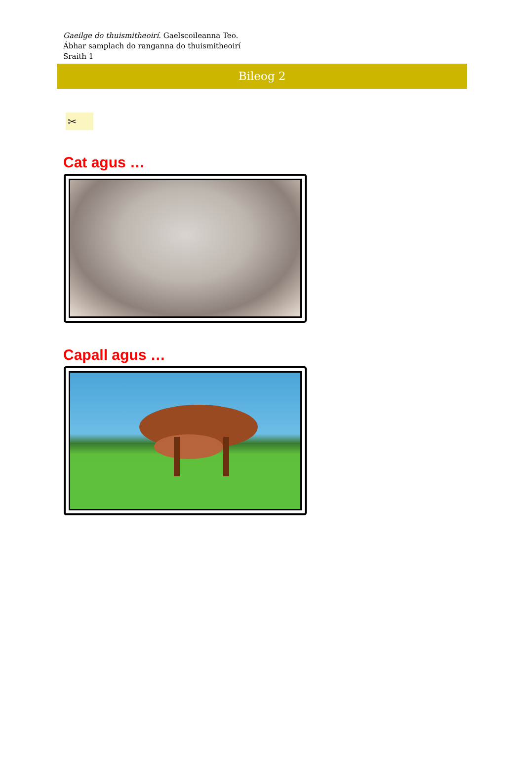Gaeilge do thuismitheoirí. Gaelscoileanna Teo.
Ábhar samplach do ranganna do thuismitheoirí
Sraith 1
Bileog 2
✂
Cat agus …
Capall agus …